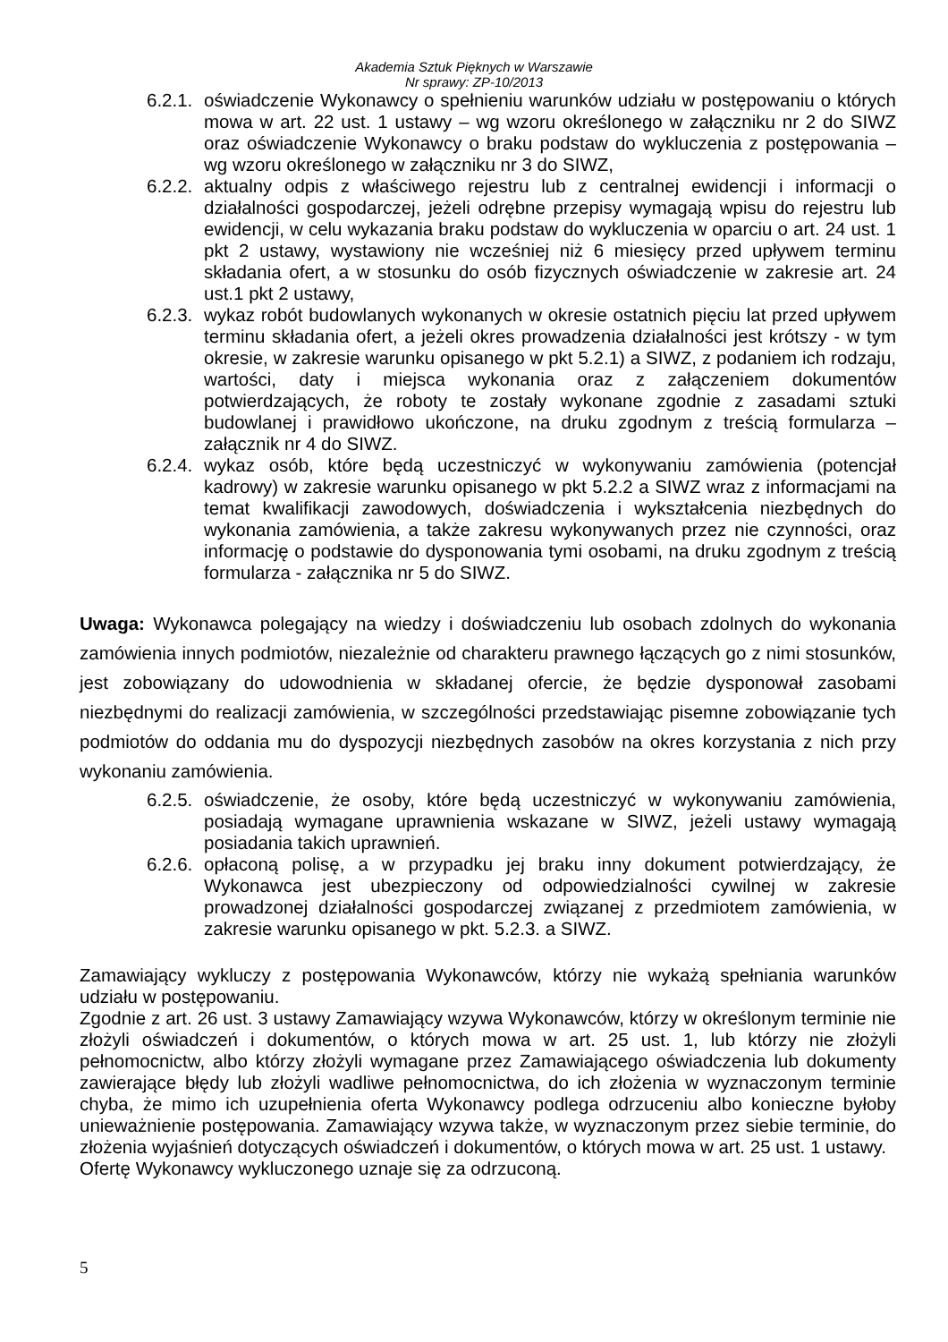Akademia Sztuk Pięknych w Warszawie
Nr sprawy: ZP-10/2013
6.2.1. oświadczenie Wykonawcy o spełnieniu warunków udziału w postępowaniu o których mowa w art. 22 ust. 1 ustawy – wg wzoru określonego w załączniku nr 2 do SIWZ oraz oświadczenie Wykonawcy o braku podstaw do wykluczenia z postępowania – wg wzoru określonego w załączniku nr 3 do SIWZ,
6.2.2. aktualny odpis z właściwego rejestru lub z centralnej ewidencji i informacji o działalności gospodarczej, jeżeli odrębne przepisy wymagają wpisu do rejestru lub ewidencji, w celu wykazania braku podstaw do wykluczenia w oparciu o art. 24 ust. 1 pkt 2 ustawy, wystawiony nie wcześniej niż 6 miesięcy przed upływem terminu składania ofert, a w stosunku do osób fizycznych oświadczenie w zakresie art. 24 ust.1 pkt 2 ustawy,
6.2.3. wykaz robót budowlanych wykonanych w okresie ostatnich pięciu lat przed upływem terminu składania ofert, a jeżeli okres prowadzenia działalności jest krótszy - w tym okresie, w zakresie warunku opisanego w pkt 5.2.1) a SIWZ, z podaniem ich rodzaju, wartości, daty i miejsca wykonania oraz z załączeniem dokumentów potwierdzających, że roboty te zostały wykonane zgodnie z zasadami sztuki budowlanej i prawidłowo ukończone, na druku zgodnym z treścią formularza – załącznik nr 4 do SIWZ.
6.2.4. wykaz osób, które będą uczestniczyć w wykonywaniu zamówienia (potencjał kadrowy) w zakresie warunku opisanego w pkt 5.2.2 a SIWZ wraz z informacjami na temat kwalifikacji zawodowych, doświadczenia i wykształcenia niezbędnych do wykonania zamówienia, a także zakresu wykonywanych przez nie czynności, oraz informację o podstawie do dysponowania tymi osobami, na druku zgodnym z treścią formularza - załącznika nr 5 do SIWZ.
Uwaga: Wykonawca polegający na wiedzy i doświadczeniu lub osobach zdolnych do wykonania zamówienia innych podmiotów, niezależnie od charakteru prawnego łączących go z nimi stosunków, jest zobowiązany do udowodnienia w składanej ofercie, że będzie dysponował zasobami niezbędnymi do realizacji zamówienia, w szczególności przedstawiając pisemne zobowiązanie tych podmiotów do oddania mu do dyspozycji niezbędnych zasobów na okres korzystania z nich przy wykonaniu zamówienia.
6.2.5. oświadczenie, że osoby, które będą uczestniczyć w wykonywaniu zamówienia, posiadają wymagane uprawnienia wskazane w SIWZ, jeżeli ustawy wymagają posiadania takich uprawnień.
6.2.6. opłaconą polisę, a w przypadku jej braku inny dokument potwierdzający, że Wykonawca jest ubezpieczony od odpowiedzialności cywilnej w zakresie prowadzonej działalności gospodarczej związanej z przedmiotem zamówienia, w zakresie warunku opisanego w pkt. 5.2.3. a SIWZ.
Zamawiający wykluczy z postępowania Wykonawców, którzy nie wykażą spełniania warunków udziału w postępowaniu.
Zgodnie z art. 26 ust. 3 ustawy Zamawiający wzywa Wykonawców, którzy w określonym terminie nie złożyli oświadczeń i dokumentów, o których mowa w art. 25 ust. 1, lub którzy nie złożyli pełnomocnictw, albo którzy złożyli wymagane przez Zamawiającego oświadczenia lub dokumenty zawierające błędy lub złożyli wadliwe pełnomocnictwa, do ich złożenia w wyznaczonym terminie chyba, że mimo ich uzupełnienia oferta Wykonawcy podlega odrzuceniu albo konieczne byłoby unieważnienie postępowania. Zamawiający wzywa także, w wyznaczonym przez siebie terminie, do złożenia wyjaśnień dotyczących oświadczeń i dokumentów, o których mowa w art. 25 ust. 1 ustawy.
Ofertę Wykonawcy wykluczonego uznaje się za odrzuconą.
5